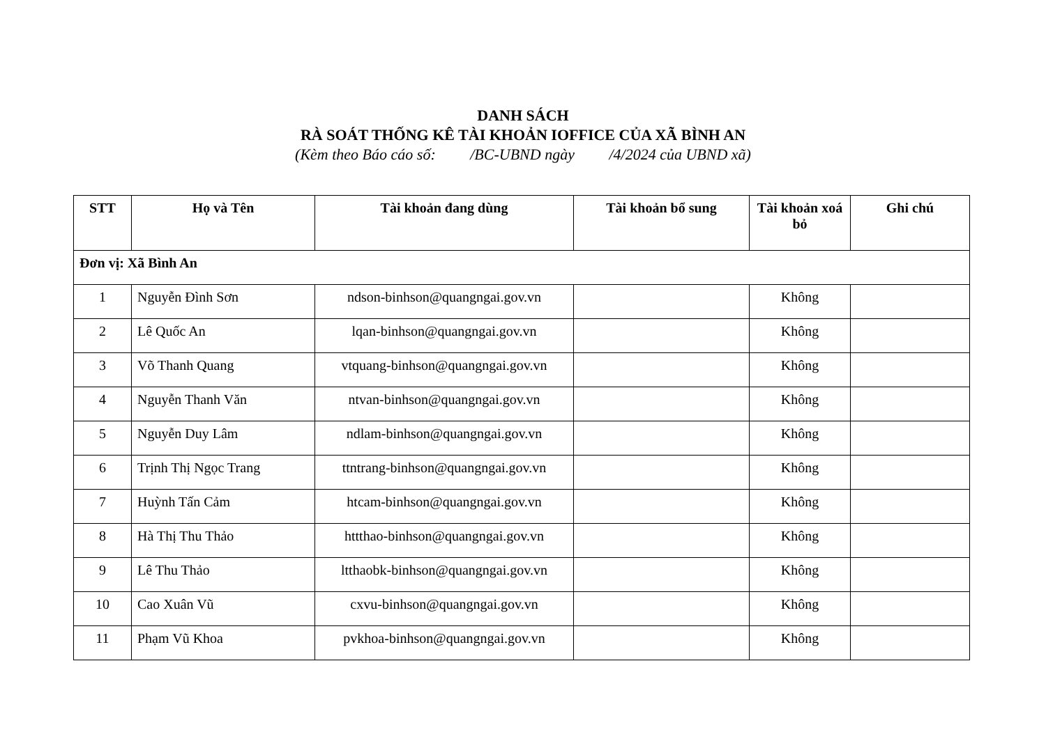DANH SÁCH
RÀ SOÁT THỐNG KÊ TÀI KHOẢN IOFFICE CỦA XÃ BÌNH AN
(Kèm theo Báo cáo số: /BC-UBND ngày /4/2024 của UBND xã)
| STT | Họ và Tên | Tài khoản đang dùng | Tài khoản bổ sung | Tài khoản xoá bỏ | Ghi chú |
| --- | --- | --- | --- | --- | --- |
| Đơn vị: Xã Bình An | | | | | |
| 1 | Nguyễn Đình Sơn | ndson-binhson@quangngai.gov.vn | | Không | |
| 2 | Lê Quốc An | lqan-binhson@quangngai.gov.vn | | Không | |
| 3 | Võ Thanh Quang | vtquang-binhson@quangngai.gov.vn | | Không | |
| 4 | Nguyễn Thanh Văn | ntvan-binhson@quangngai.gov.vn | | Không | |
| 5 | Nguyễn Duy Lâm | ndlam-binhson@quangngai.gov.vn | | Không | |
| 6 | Trịnh Thị Ngọc Trang | ttntrang-binhson@quangngai.gov.vn | | Không | |
| 7 | Huỳnh Tấn Cảm | htcam-binhson@quangngai.gov.vn | | Không | |
| 8 | Hà Thị Thu Thảo | httthao-binhson@quangngai.gov.vn | | Không | |
| 9 | Lê Thu Thảo | ltthaobk-binhson@quangngai.gov.vn | | Không | |
| 10 | Cao Xuân Vũ | cxvu-binhson@quangngai.gov.vn | | Không | |
| 11 | Phạm Vũ Khoa | pvkhoa-binhson@quangngai.gov.vn | | Không | |